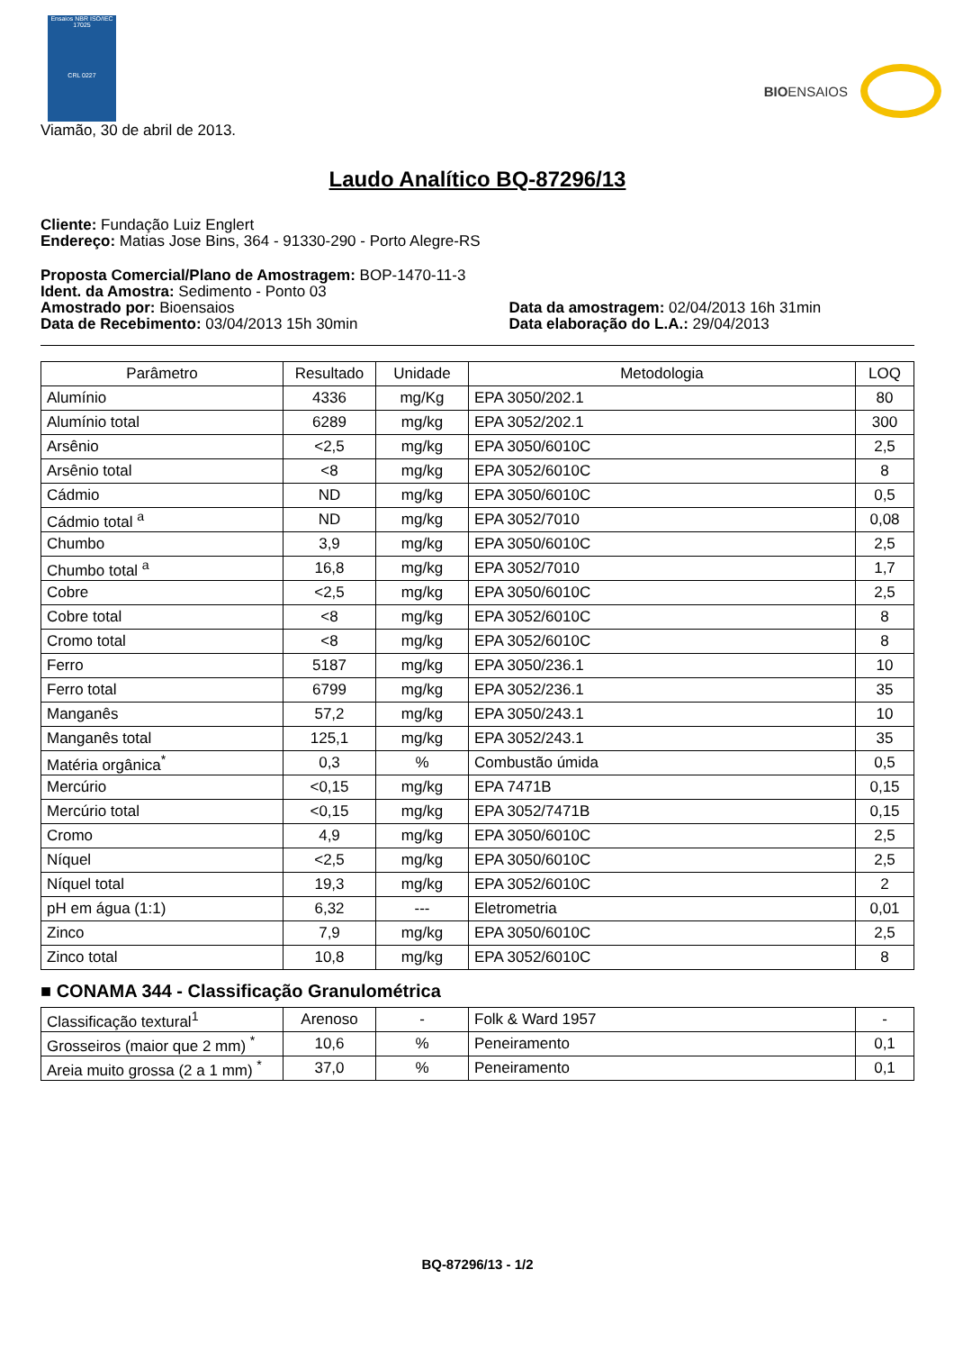Ensaios NBR ISO/IEC 17025
CRL 0227
BIOENSAIOS
Viamão, 30 de abril de 2013.
Laudo Analítico BQ-87296/13
Cliente: Fundação Luiz Englert
Endereço: Matias Jose Bins, 364 - 91330-290 - Porto Alegre-RS
Proposta Comercial/Plano de Amostragem: BOP-1470-11-3
Ident. da Amostra: Sedimento - Ponto 03
Amostrado por: Bioensaios
Data de Recebimento: 03/04/2013 15h 30min
Data da amostragem: 02/04/2013 16h 31min
Data elaboração do L.A.: 29/04/2013
| Parâmetro | Resultado | Unidade | Metodologia | LOQ |
| --- | --- | --- | --- | --- |
| Alumínio | 4336 | mg/Kg | EPA 3050/202.1 | 80 |
| Alumínio total | 6289 | mg/kg | EPA 3052/202.1 | 300 |
| Arsênio | <2,5 | mg/kg | EPA 3050/6010C | 2,5 |
| Arsênio total | <8 | mg/kg | EPA 3052/6010C | 8 |
| Cádmio | ND | mg/kg | EPA 3050/6010C | 0,5 |
| Cádmio total <sup>a</sup> | ND | mg/kg | EPA 3052/7010 | 0,08 |
| Chumbo | 3,9 | mg/kg | EPA 3050/6010C | 2,5 |
| Chumbo total <sup>a</sup> | 16,8 | mg/kg | EPA 3052/7010 | 1,7 |
| Cobre | <2,5 | mg/kg | EPA 3050/6010C | 2,5 |
| Cobre total | <8 | mg/kg | EPA 3052/6010C | 8 |
| Cromo total | <8 | mg/kg | EPA 3052/6010C | 8 |
| Ferro | 5187 | mg/kg | EPA 3050/236.1 | 10 |
| Ferro total | 6799 | mg/kg | EPA 3052/236.1 | 35 |
| Manganês | 57,2 | mg/kg | EPA 3050/243.1 | 10 |
| Manganês total | 125,1 | mg/kg | EPA 3052/243.1 | 35 |
| Matéria orgânica<sup>*</sup> | 0,3 | % | Combustão úmida | 0,5 |
| Mercúrio | <0,15 | mg/kg | EPA 7471B | 0,15 |
| Mercúrio total | <0,15 | mg/kg | EPA 3052/7471B | 0,15 |
| Cromo | 4,9 | mg/kg | EPA 3050/6010C | 2,5 |
| Níquel | <2,5 | mg/kg | EPA 3050/6010C | 2,5 |
| Níquel total | 19,3 | mg/kg | EPA 3052/6010C | 2 |
| pH em água (1:1) | 6,32 | --- | Eletrometria | 0,01 |
| Zinco | 7,9 | mg/kg | EPA 3050/6010C | 2,5 |
| Zinco total | 10,8 | mg/kg | EPA 3052/6010C | 8 |
■ CONAMA 344 - Classificação Granulométrica
| Classificação textural<sup>1</sup> | Arenoso | - | Folk & Ward 1957 | - |
| Grosseiros (maior que 2 mm) <sup>*</sup> | 10,6 | % | Peneiramento | 0,1 |
| Areia muito grossa (2 a 1 mm) <sup>*</sup> | 37,0 | % | Peneiramento | 0,1 |
BQ-87296/13 - 1/2